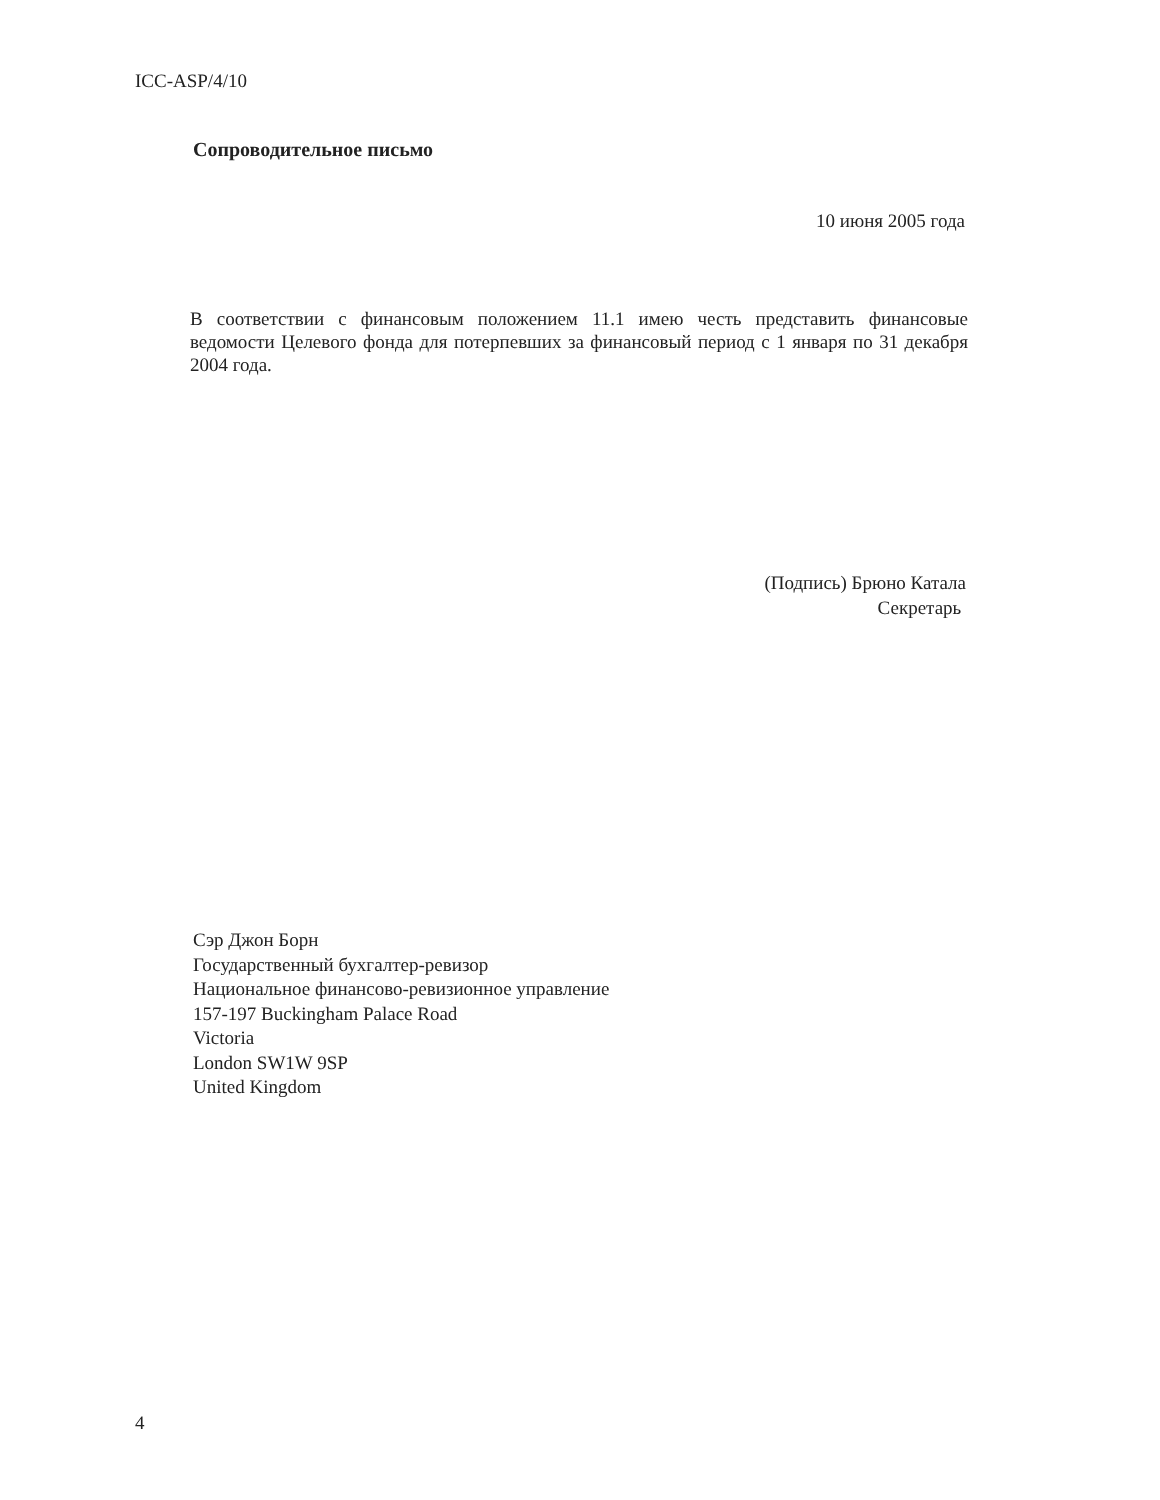ICC-ASP/4/10
Сопроводительное письмо
10 июня 2005 года
В соответствии с финансовым положением 11.1 имею честь представить финансовые ведомости Целевого фонда для потерпевших за финансовый период с 1 января по 31 декабря 2004 года.
(Подпись) Брюно Катала
Секретарь
Сэр Джон Борн
Государственный бухгалтер-ревизор
Национальное финансово-ревизионное управление
157-197 Buckingham Palace Road
Victoria
London SW1W 9SP
United Kingdom
4